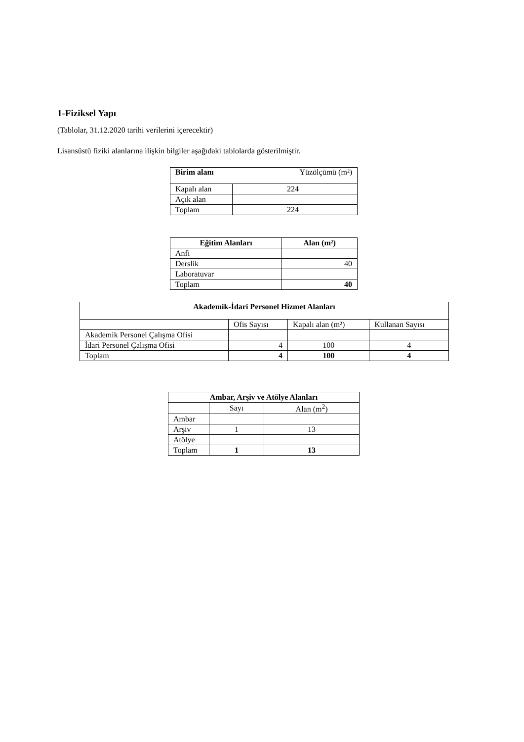1-Fiziksel Yapı
(Tablolar, 31.12.2020 tarihi verilerini içerecektir)
Lisansüstü fiziki alanlarına ilişkin bilgiler aşağıdaki tablolarda gösterilmiştir.
| Birim alanı | Yüzölçümü (m²) |
| --- | --- |
| Kapalı alan | 224 |
| Açık alan | |
| Toplam | 224 |
| Eğitim Alanları | Alan (m²) |
| --- | --- |
| Anfi | |
| Derslik | 40 |
| Laboratuvar | |
| Toplam | 40 |
| Akademik-İdari Personel Hizmet Alanları | | | |
| --- | --- | --- | --- |
| | Ofis Sayısı | Kapalı alan (m²) | Kullanan Sayısı |
| Akademik Personel Çalışma Ofisi | | | |
| İdari Personel Çalışma Ofisi | 4 | 100 | 4 |
| Toplam | 4 | 100 | 4 |
| Ambar, Arşiv ve Atölye Alanları | | |
| --- | --- | --- |
| | Sayı | Alan (m<sup>2</sup>) |
| Ambar | | |
| Arşiv | 1 | 13 |
| Atölye | | |
| Toplam | 1 | 13 |